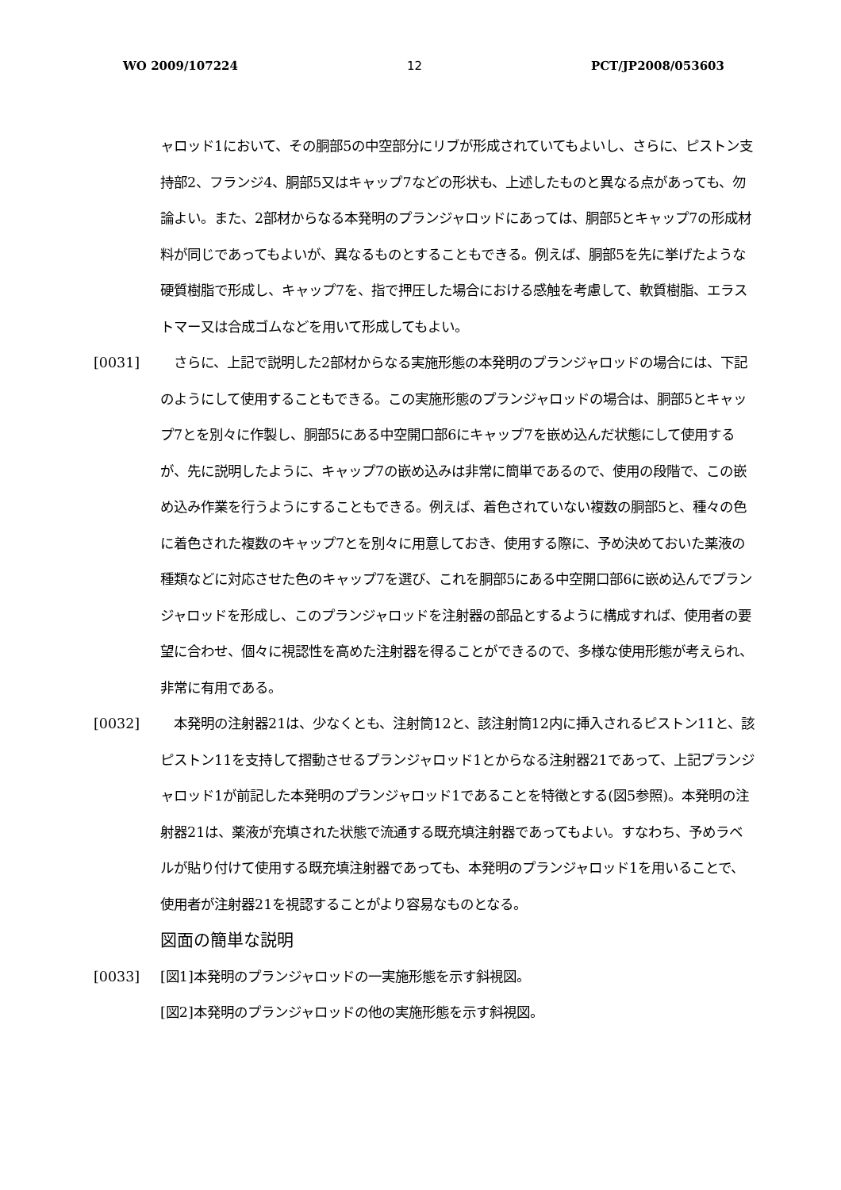WO 2009/107224 12 PCT/JP2008/053603
ャロッド1において、その胴部5の中空部分にリブが形成されていてもよいし、さらに、ピストン支持部2、フランジ4、胴部5又はキャップ7などの形状も、上述したものと異なる点があっても、勿論よい。また、2部材からなる本発明のプランジャロッドにあっては、胴部5とキャップ7の形成材料が同じであってもよいが、異なるものとすることもできる。例えば、胴部5を先に挙げたような硬質樹脂で形成し、キャップ7を、指で押圧した場合における感触を考慮して、軟質樹脂、エラストマー又は合成ゴムなどを用いて形成してもよい。
[0031] 　さらに、上記で説明した2部材からなる実施形態の本発明のプランジャロッドの場合には、下記のようにして使用することもできる。この実施形態のプランジャロッドの場合は、胴部5とキャップ7とを別々に作製し、胴部5にある中空開口部6にキャップ7を嵌め込んだ状態にして使用するが、先に説明したように、キャップ7の嵌め込みは非常に簡単であるので、使用の段階で、この嵌め込み作業を行うようにすることもできる。例えば、着色されていない複数の胴部5と、種々の色に着色された複数のキャップ7とを別々に用意しておき、使用する際に、予め決めておいた薬液の種類などに対応させた色のキャップ7を選び、これを胴部5にある中空開口部6に嵌め込んでプランジャロッドを形成し、このプランジャロッドを注射器の部品とするように構成すれば、使用者の要望に合わせ、個々に視認性を高めた注射器を得ることができるので、多様な使用形態が考えられ、非常に有用である。
[0032] 　本発明の注射器21は、少なくとも、注射筒12と、該注射筒12内に挿入されるピストン11と、該ピストン11を支持して摺動させるプランジャロッド1とからなる注射器21であって、上記プランジャロッド1が前記した本発明のプランジャロッド1であることを特徴とする(図5参照)。本発明の注射器21は、薬液が充填された状態で流通する既充填注射器であってもよい。すなわち、予めラベルが貼り付けて使用する既充填注射器であっても、本発明のプランジャロッド1を用いることで、使用者が注射器21を視認することがより容易なものとなる。
図面の簡単な説明
[0033] [図1]本発明のプランジャロッドの一実施形態を示す斜視図。
[図2]本発明のプランジャロッドの他の実施形態を示す斜視図。